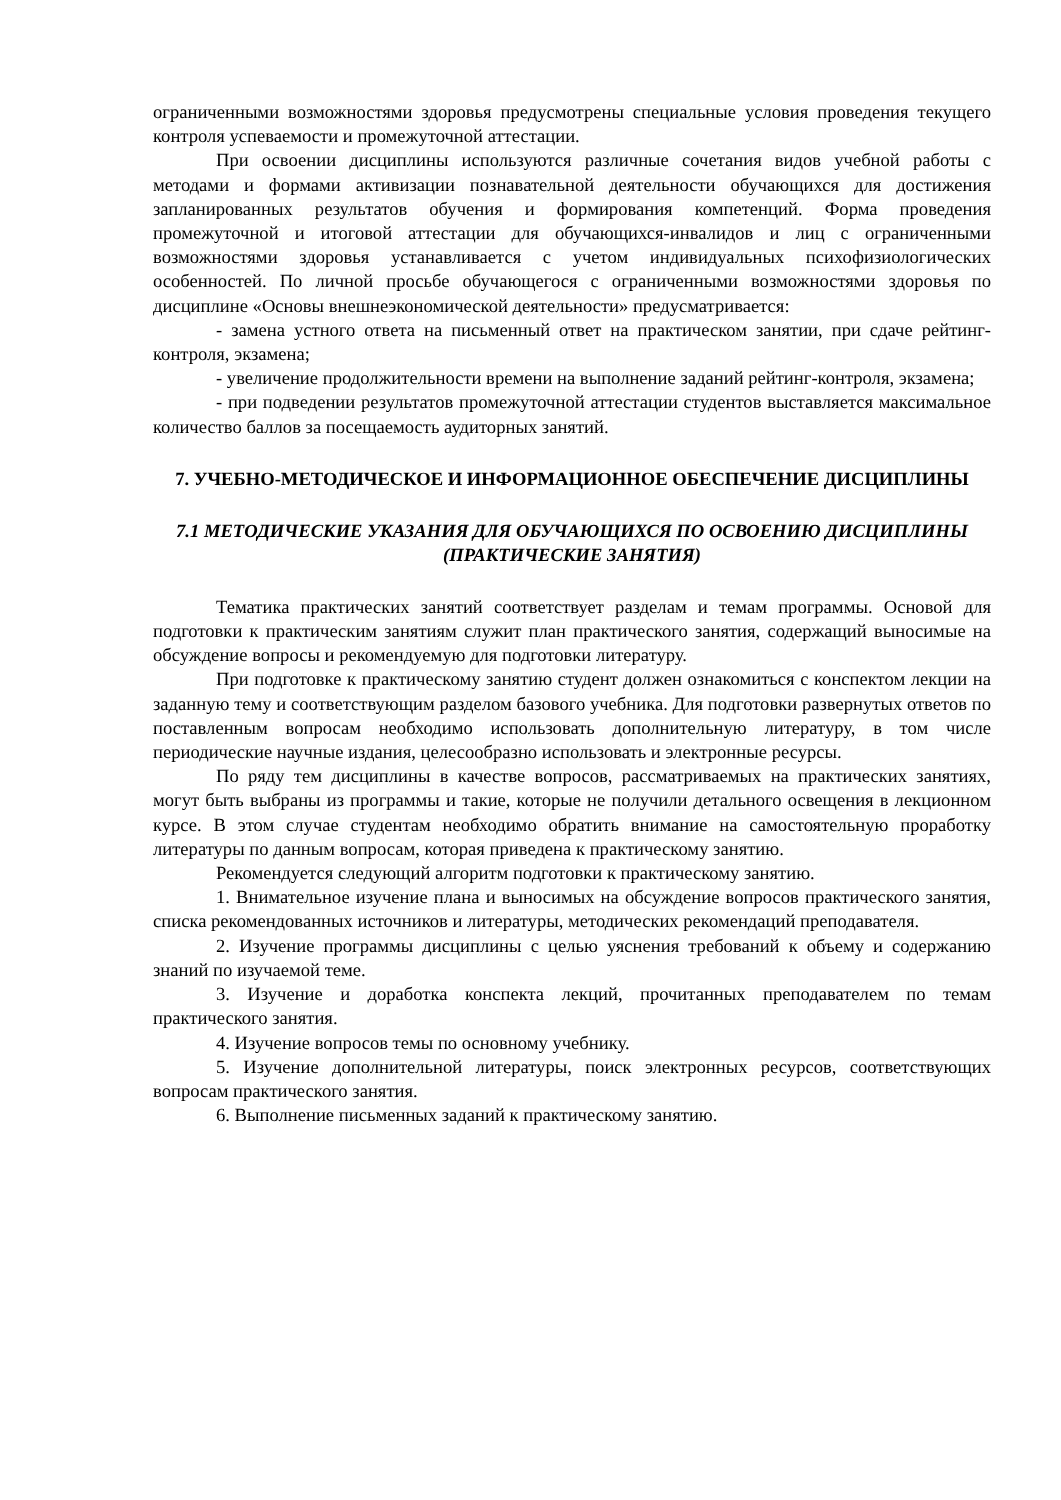ограниченными возможностями здоровья предусмотрены специальные условия проведения текущего контроля успеваемости и промежуточной аттестации.
При освоении дисциплины используются различные сочетания видов учебной работы с методами и формами активизации познавательной деятельности обучающихся для достижения запланированных результатов обучения и формирования компетенций. Форма проведения промежуточной и итоговой аттестации для обучающихся-инвалидов и лиц с ограниченными возможностями здоровья устанавливается с учетом индивидуальных психофизиологических особенностей. По личной просьбе обучающегося с ограниченными возможностями здоровья по дисциплине «Основы внешнеэкономической деятельности» предусматривается:
- замена устного ответа на письменный ответ на практическом занятии, при сдаче рейтинг-контроля, экзамена;
- увеличение продолжительности времени на выполнение заданий рейтинг-контроля, экзамена;
- при подведении результатов промежуточной аттестации студентов выставляется максимальное количество баллов за посещаемость аудиторных занятий.
7. УЧЕБНО-МЕТОДИЧЕСКОЕ И ИНФОРМАЦИОННОЕ ОБЕСПЕЧЕНИЕ ДИСЦИПЛИНЫ
7.1 МЕТОДИЧЕСКИЕ УКАЗАНИЯ ДЛЯ ОБУЧАЮЩИХСЯ ПО ОСВОЕНИЮ ДИСЦИПЛИНЫ (ПРАКТИЧЕСКИЕ ЗАНЯТИЯ)
Тематика практических занятий соответствует разделам и темам программы. Основой для подготовки к практическим занятиям служит план практического занятия, содержащий выносимые на обсуждение вопросы и рекомендуемую для подготовки литературу.
При подготовке к практическому занятию студент должен ознакомиться с конспектом лекции на заданную тему и соответствующим разделом базового учебника. Для подготовки развернутых ответов по поставленным вопросам необходимо использовать дополнительную литературу, в том числе периодические научные издания, целесообразно использовать и электронные ресурсы.
По ряду тем дисциплины в качестве вопросов, рассматриваемых на практических занятиях, могут быть выбраны из программы и такие, которые не получили детального освещения в лекционном курсе. В этом случае студентам необходимо обратить внимание на самостоятельную проработку литературы по данным вопросам, которая приведена к практическому занятию.
Рекомендуется следующий алгоритм подготовки к практическому занятию.
1. Внимательное изучение плана и выносимых на обсуждение вопросов практического занятия, списка рекомендованных источников и литературы, методических рекомендаций преподавателя.
2. Изучение программы дисциплины с целью уяснения требований к объему и содержанию знаний по изучаемой теме.
3. Изучение и доработка конспекта лекций, прочитанных преподавателем по темам практического занятия.
4. Изучение вопросов темы по основному учебнику.
5. Изучение дополнительной литературы, поиск электронных ресурсов, соответствующих вопросам практического занятия.
6. Выполнение письменных заданий к практическому занятию.